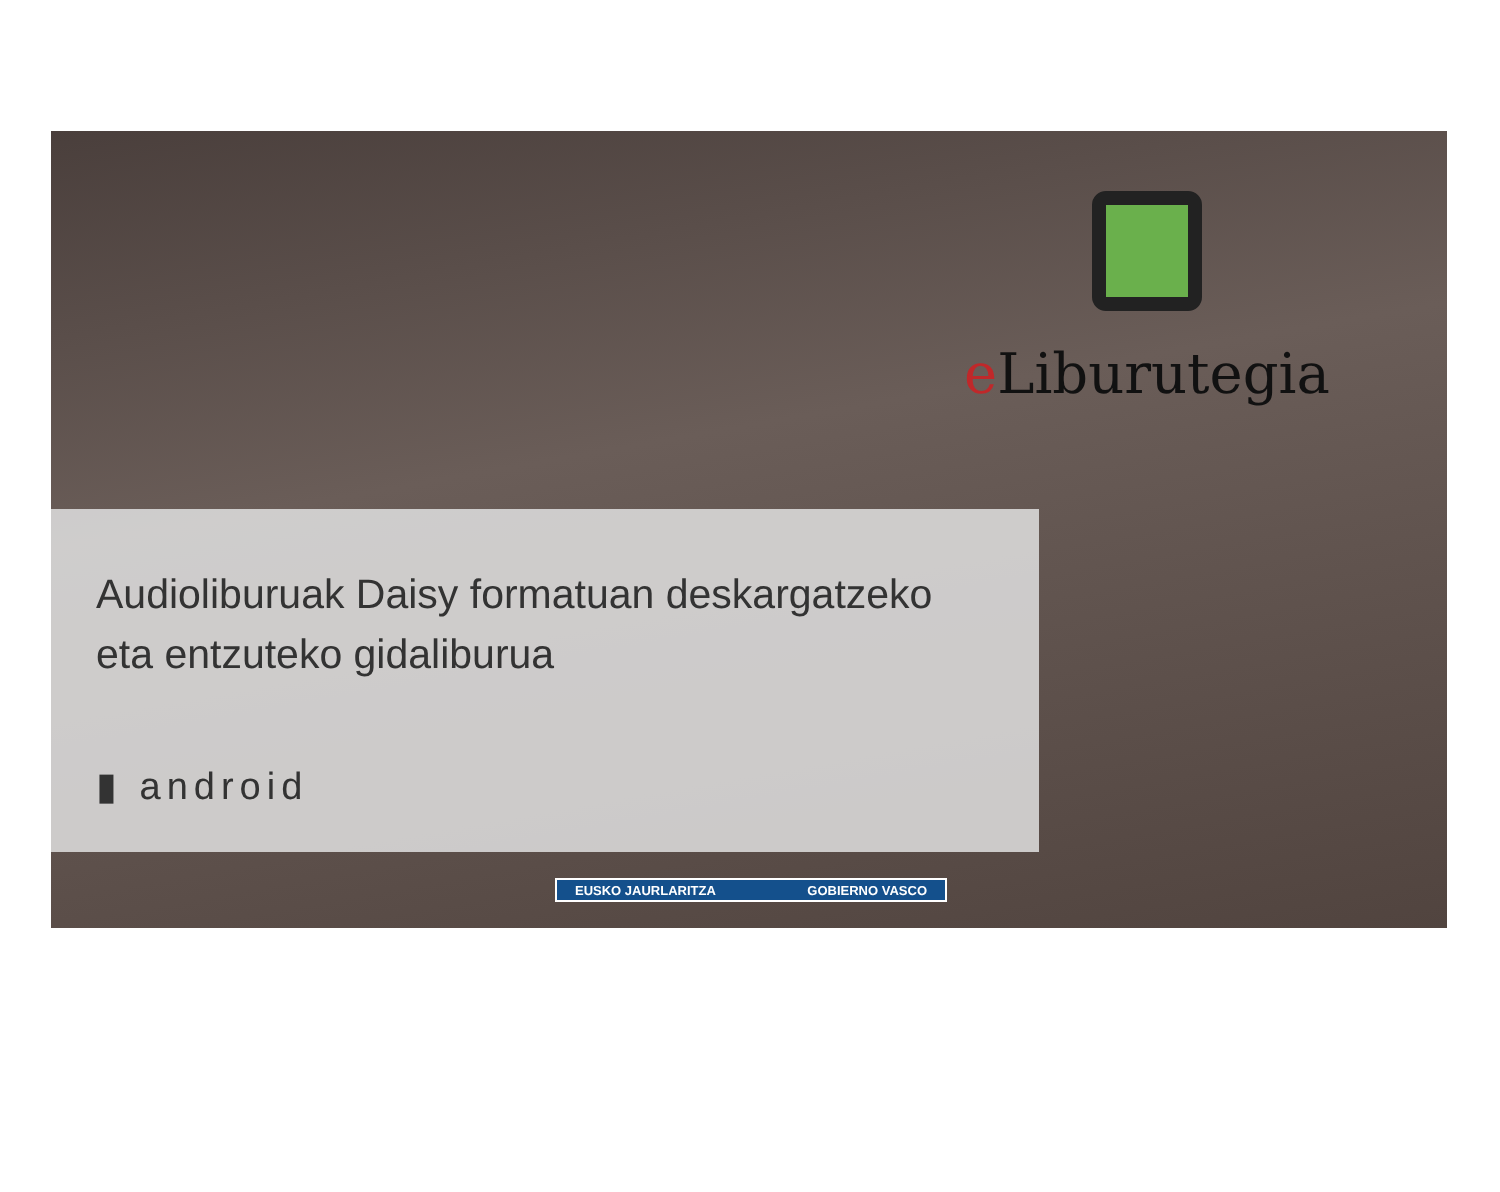e Liburutegia
Audioliburuak Daisy formatuan deskargatzeko
eta entzuteko gidaliburua
▮ android
EUSKO JAURLARITZA GOBIERNO VASCO